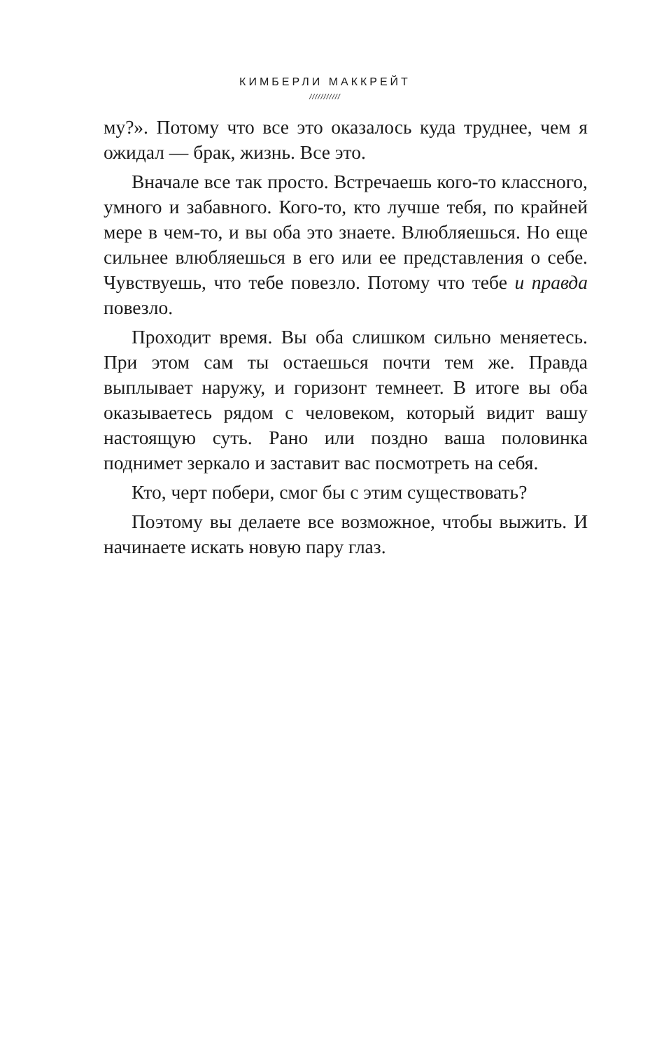КИМБЕРЛИ МАККРЕЙТ
///////////
му?». Потому что все это оказалось куда труднее, чем я ожидал — брак, жизнь. Все это.
Вначале все так просто. Встречаешь кого-то классного, умного и забавного. Кого-то, кто лучше тебя, по крайней мере в чем-то, и вы оба это знаете. Влюбляешься. Но еще сильнее влюбляешься в его или ее представления о себе. Чувствуешь, что тебе повезло. Потому что тебе и правда повезло.
Проходит время. Вы оба слишком сильно меняетесь. При этом сам ты остаешься почти тем же. Правда выплывает наружу, и горизонт темнеет. В итоге вы оба оказываетесь рядом с человеком, который видит вашу настоящую суть. Рано или поздно ваша половинка поднимет зеркало и заставит вас посмотреть на себя.
Кто, черт побери, смог бы с этим существовать?
Поэтому вы делаете все возможное, чтобы выжить. И начинаете искать новую пару глаз.